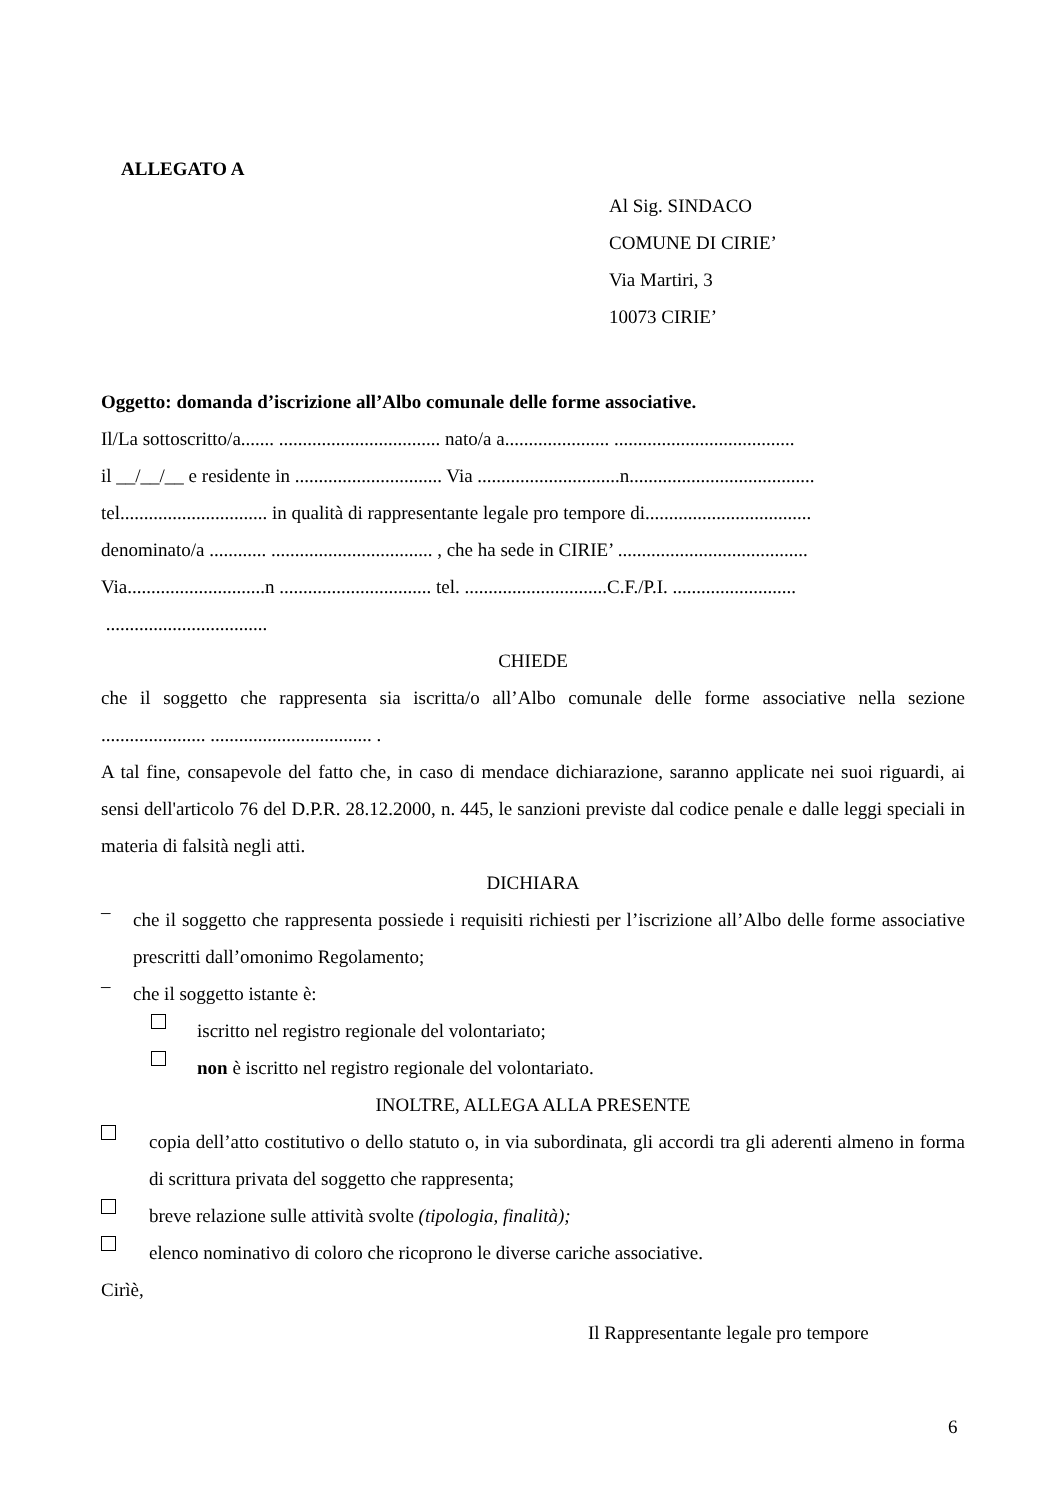ALLEGATO A
Al Sig. SINDACO
COMUNE DI CIRIE’
Via Martiri, 3
10073 CIRIE’
Oggetto: domanda d’iscrizione all’Albo comunale delle forme associative.
Il/La sottoscritto/a....... .................................. nato/a a...................... ......................................
il __/__/__ e residente in ............................... Via ..............................n.......................................
tel............................... in qualità di rappresentante legale pro tempore di...................................
denominato/a ............ .................................. , che ha sede in CIRIE’ ........................................
Via.............................n ................................ tel. ..............................C.F./P.I. ..........................
..................................
CHIEDE
che il soggetto che rappresenta sia iscritta/o all’Albo comunale delle forme associative nella sezione ...................... .................................. .
A tal fine, consapevole del fatto che, in caso di mendace dichiarazione, saranno applicate nei suoi riguardi, ai sensi dell'articolo 76 del D.P.R. 28.12.2000, n. 445, le sanzioni previste dal codice penale e dalle leggi speciali in materia di falsità negli atti.
DICHIARA
–
che il soggetto che rappresenta possiede i requisiti richiesti per l’iscrizione all’Albo delle forme associative prescritti dall’omonimo Regolamento;
–
che il soggetto istante è:
iscritto nel registro regionale del volontariato;
non è iscritto nel registro regionale del volontariato.
INOLTRE, ALLEGA ALLA PRESENTE
copia dell’atto costitutivo o dello statuto o, in via subordinata, gli accordi tra gli aderenti almeno in forma di scrittura privata del soggetto che rappresenta;
breve relazione sulle attività svolte (tipologia, finalità);
elenco nominativo di coloro che ricoprono le diverse cariche associative.
Cirìè,
Il Rappresentante legale pro tempore
6